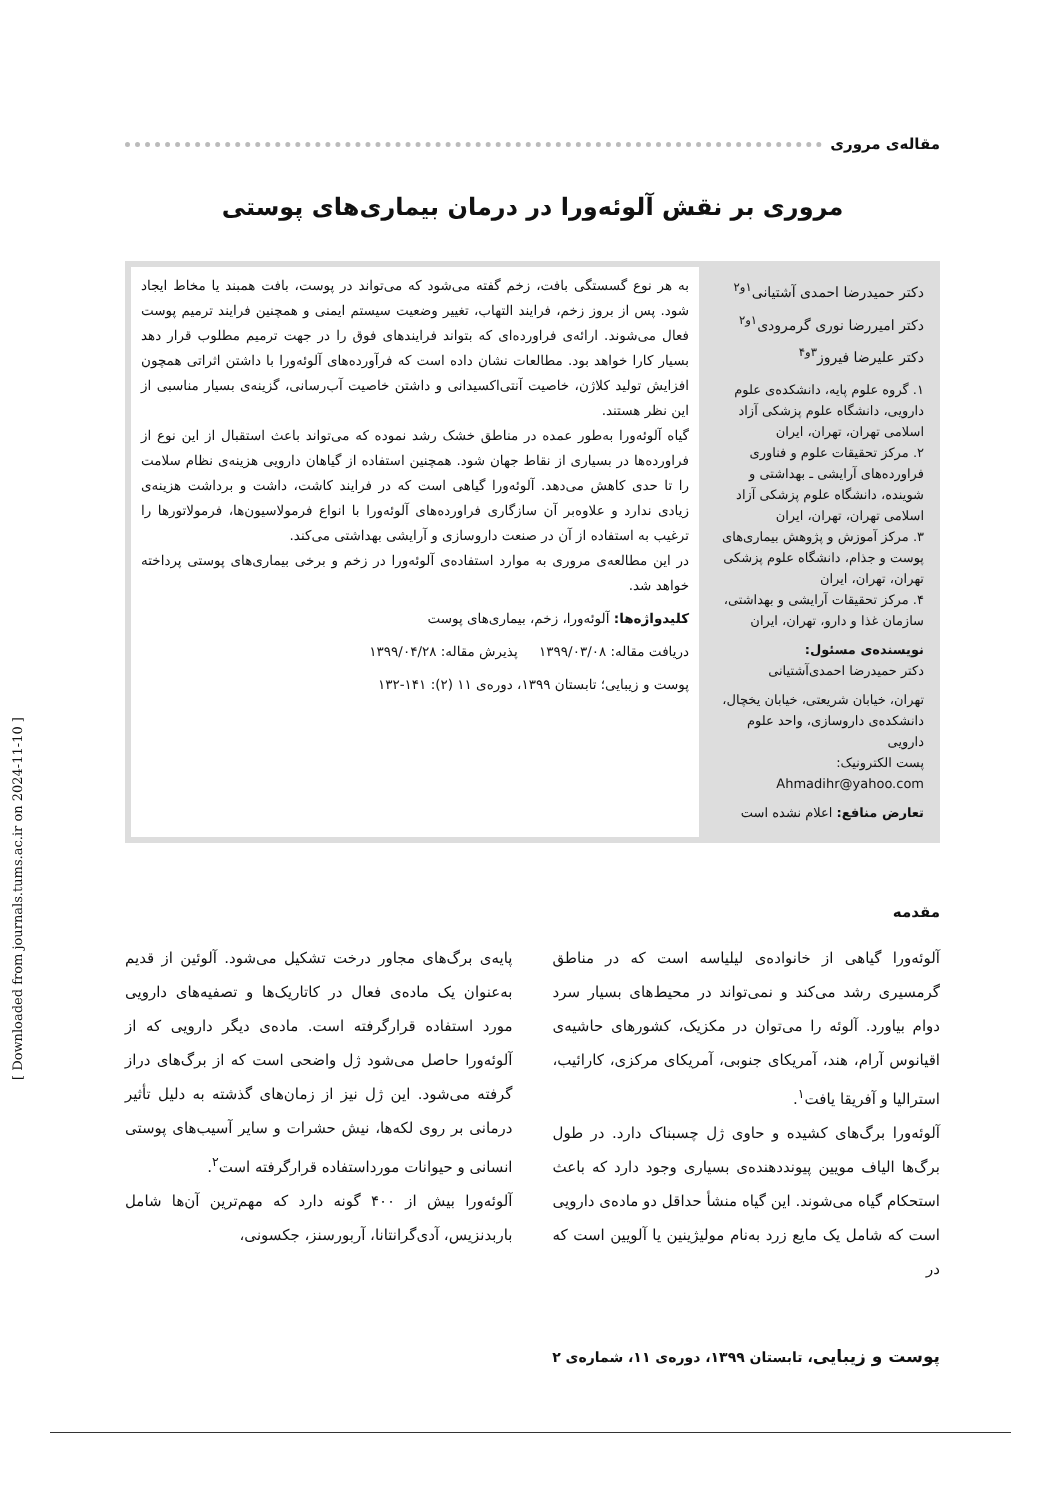مقاله‌ی مروری
مروری بر نقش آلوئه‌ورا در درمان بیماری‌های پوستی
دکتر حمیدرضا احمدی آشتیانی<sup>۱و۲</sup>
دکتر امیررضا نوری گرمرودی<sup>۱و۲</sup>
دکتر علیرضا فیروز<sup>۳و۴</sup>
۱. گروه علوم پایه، دانشکده‌ی علوم دارویی، دانشگاه علوم پزشکی آزاد اسلامی تهران، تهران، ایران
۲. مرکز تحقیقات علوم و فناوری فراورده‌های آرایشی ـ بهداشتی و شوینده، دانشگاه علوم پزشکی آزاد اسلامی تهران، تهران، ایران
۳. مرکز آموزش و پژوهش بیماری‌های پوست و جذام، دانشگاه علوم پزشکی تهران، تهران، ایران
۴. مرکز تحقیقات آرایشی و بهداشتی، سازمان غذا و دارو، تهران، ایران
نویسنده‌ی مسئول:
دکتر حمیدرضا احمدی‌آشتیانی
تهران، خیابان شریعتی، خیابان یخچال، دانشکده‌ی داروسازی، واحد علوم دارویی
پست الکترونیک:
Ahmadihr@yahoo.com
تعارض منافع: اعلام نشده است
به هر نوع گسستگی بافت، زخم گفته می‌شود که می‌تواند در پوست، بافت همبند یا مخاط ایجاد شود. پس از بروز زخم، فرایند التهاب، تغییر وضعیت سیستم ایمنی و همچنین فرایند ترمیم پوست فعال می‌شوند. ارائه‌ی فراورده‌ای که بتواند فرایندهای فوق را در جهت ترمیم مطلوب قرار دهد بسیار کارا خواهد بود. مطالعات نشان داده است که فرآورده‌های آلوئه‌ورا با داشتن اثراتی همچون افزایش تولید کلاژن، خاصیت آنتی‌اکسیدانی و داشتن خاصیت آب‌رسانی، گزینه‌ی بسیار مناسبی از این نظر هستند.
گیاه آلوئه‌ورا به‌طور عمده در مناطق خشک رشد نموده که می‌تواند باعث استقبال از این نوع از فراورده‌ها در بسیاری از نقاط جهان شود. همچنین استفاده از گیاهان دارویی هزینه‌ی نظام سلامت را تا حدی کاهش می‌دهد. آلوئه‌ورا گیاهی است که در فرایند کاشت، داشت و برداشت هزینه‌ی زیادی ندارد و علاوه‌بر آن سازگاری فراورده‌های آلوئه‌ورا با انواع فرمولاسیون‌ها، فرمولاتورها را ترغیب به استفاده از آن در صنعت داروسازی و آرایشی بهداشتی می‌کند.
در این مطالعه‌ی مروری به موارد استفاده‌ی آلوئه‌ورا در زخم و برخی بیماری‌های پوستی پرداخته خواهد شد.
کلیدواژه‌ها: آلوئه‌ورا، زخم، بیماری‌های پوست
دریافت مقاله: ۱۳۹۹/۰۳/۰۸ پذیرش مقاله: ۱۳۹۹/۰۴/۲۸
پوست و زیبایی؛ تابستان ۱۳۹۹، دوره‌ی ۱۱ (۲): ۱۴۱-۱۳۲
مقدمه
آلوئه‌ورا گیاهی از خانواده‌ی لیلیاسه است که در مناطق گرمسیری رشد می‌کند و نمی‌تواند در محیط‌های بسیار سرد دوام بیاورد. آلوئه را می‌توان در مکزیک، کشورهای حاشیه‌ی اقیانوس آرام، هند، آمریکای جنوبی، آمریکای مرکزی، کارائیب، استرالیا و آفریقا یافت<sup>۱</sup>.
آلوئه‌ورا برگ‌های کشیده و حاوی ژل چسبناک دارد. در طول برگ‌ها الیاف مویین پیونددهنده‌ی بسیاری وجود دارد که باعث استحکام گیاه می‌شوند. این گیاه منشأ حداقل دو ماده‌ی دارویی است که شامل یک مایع زرد به‌نام مولیژینین یا آلویین است که در
پایه‌ی برگ‌های مجاور درخت تشکیل می‌شود. آلوئین از قدیم به‌عنوان یک ماده‌ی فعال در کاتاریک‌ها و تصفیه‌های دارویی مورد استفاده قرارگرفته است. ماده‌ی دیگر دارویی که از آلوئه‌ورا حاصل می‌شود ژل واضحی است که از برگ‌های دراز گرفته می‌شود. این ژل نیز از زمان‌های گذشته به دلیل تأثیر درمانی بر روی لکه‌ها، نیش حشرات و سایر آسیب‌های پوستی انسانی و حیوانات مورداستفاده قرارگرفته است<sup>۲</sup>.
آلوئه‌ورا بیش از ۴۰۰ گونه دارد که مهم‌ترین آن‌ها شامل باربدنزیس، آدی‌گرانتانا، آربورسنز، جکسونی،
پوست و زیبایی، تابستان ۱۳۹۹، دوره‌ی ۱۱، شماره‌ی ۲
[ Downloaded from journals.tums.ac.ir on 2024-11-10 ]